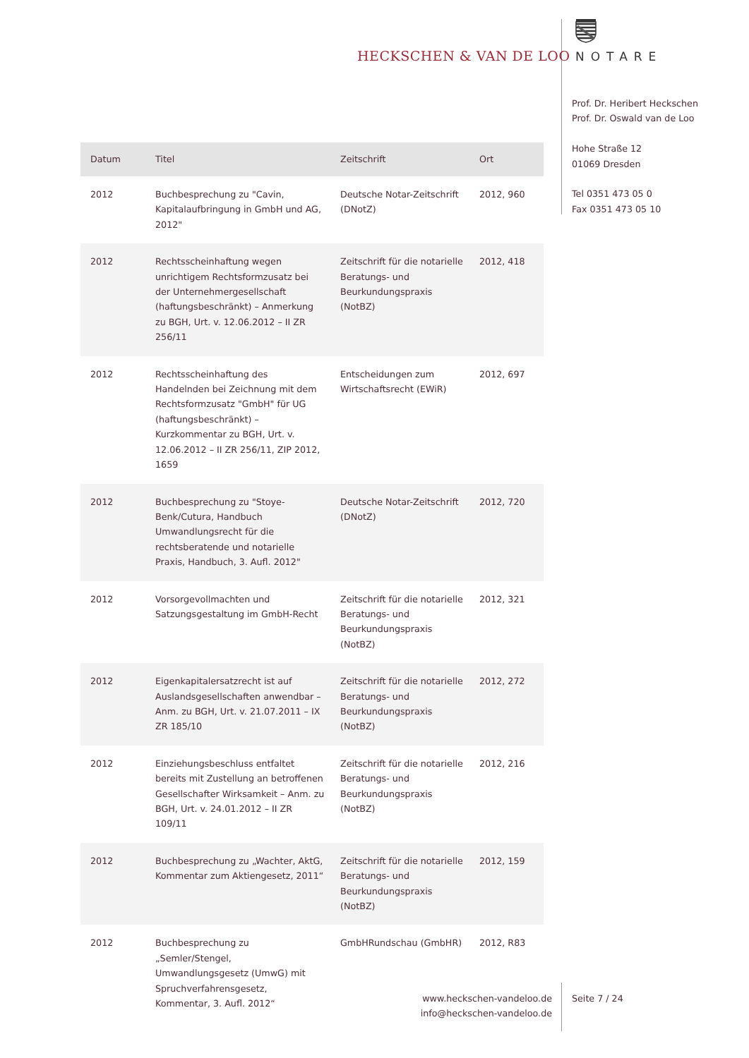HECKSCHEN & VAN DE LOO NOTARE
Prof. Dr. Heribert Heckschen
Prof. Dr. Oswald van de Loo
Hohe Straße 12
01069 Dresden
Tel 0351 473 05 0
Fax 0351 473 05 10
| Datum | Titel | Zeitschrift | Ort |
| --- | --- | --- | --- |
| 2012 | Buchbesprechung zu "Cavin, Kapitalaufbringung in GmbH und AG, 2012" | Deutsche Notar-Zeitschrift (DNotZ) | 2012, 960 |
| 2012 | Rechtsscheinhaftung wegen unrichtigem Rechtsformzusatz bei der Unternehmergesellschaft (haftungsbeschränkt) – Anmerkung zu BGH, Urt. v. 12.06.2012 – II ZR 256/11 | Zeitschrift für die notarielle Beratungs- und Beurkundungspraxis (NotBZ) | 2012, 418 |
| 2012 | Rechtsscheinhaftung des Handelnden bei Zeichnung mit dem Rechtsformzusatz "GmbH" für UG (haftungsbeschränkt) – Kurzkommentar zu BGH, Urt. v. 12.06.2012 – II ZR 256/11, ZIP 2012, 1659 | Entscheidungen zum Wirtschaftsrecht (EWiR) | 2012, 697 |
| 2012 | Buchbesprechung zu "Stoye-Benk/Cutura, Handbuch Umwandlungsrecht für die rechtsberatende und notarielle Praxis, Handbuch, 3. Aufl. 2012" | Deutsche Notar-Zeitschrift (DNotZ) | 2012, 720 |
| 2012 | Vorsorgevollmachten und Satzungsgestaltung im GmbH-Recht | Zeitschrift für die notarielle Beratungs- und Beurkundungspraxis (NotBZ) | 2012, 321 |
| 2012 | Eigenkapitalersatzrecht ist auf Auslandsgesellschaften anwendbar – Anm. zu BGH, Urt. v. 21.07.2011 – IX ZR 185/10 | Zeitschrift für die notarielle Beratungs- und Beurkundungspraxis (NotBZ) | 2012, 272 |
| 2012 | Einziehungsbeschluss entfaltet bereits mit Zustellung an betroffenen Gesellschafter Wirksamkeit – Anm. zu BGH, Urt. v. 24.01.2012 – II ZR 109/11 | Zeitschrift für die notarielle Beratungs- und Beurkundungspraxis (NotBZ) | 2012, 216 |
| 2012 | Buchbesprechung zu „Wachter, AktG, Kommentar zum Aktiengesetz, 2011“ | Zeitschrift für die notarielle Beratungs- und Beurkundungspraxis (NotBZ) | 2012, 159 |
| 2012 | Buchbesprechung zu „Semler/Stengel, Umwandlungsgesetz (UmwG) mit Spruchverfahrensgesetz, Kommentar, 3. Aufl. 2012“ | GmbHRundschau (GmbHR) | 2012, R83 |
www.heckschen-vandeloo.de
info@heckschen-vandeloo.de
Seite 7 / 24